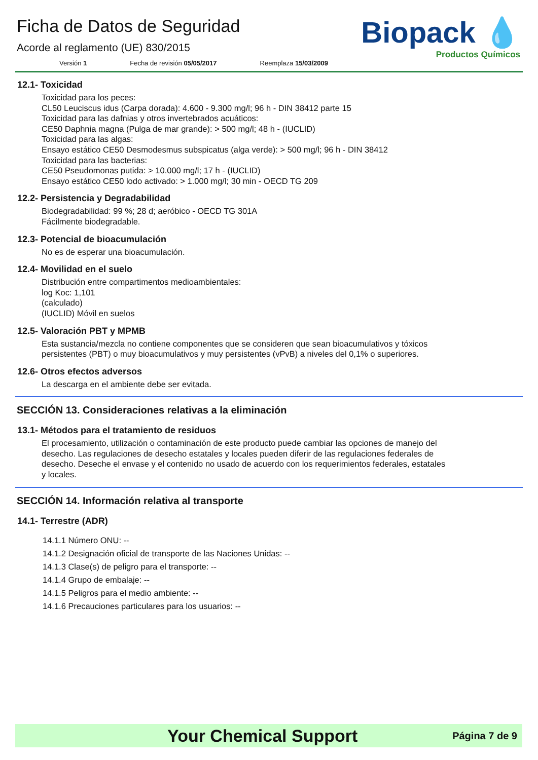Ficha de Datos de Seguridad
Acorde al reglamento (UE) 830/2015
Versión 1 Fecha de revisión 05/05/2017 Reemplaza 15/03/2009
Biopack 💧
Productos Químicos
12.1- Toxicidad
Toxicidad para los peces:
CL50 Leuciscus idus (Carpa dorada): 4.600 - 9.300 mg/l; 96 h - DIN 38412 parte 15
Toxicidad para las dafnias y otros invertebrados acuáticos:
CE50 Daphnia magna (Pulga de mar grande): > 500 mg/l; 48 h - (IUCLID)
Toxicidad para las algas:
Ensayo estático CE50 Desmodesmus subspicatus (alga verde): > 500 mg/l; 96 h - DIN 38412
Toxicidad para las bacterias:
CE50 Pseudomonas putida: > 10.000 mg/l; 17 h - (IUCLID)
Ensayo estático CE50 lodo activado: > 1.000 mg/l; 30 min - OECD TG 209
12.2- Persistencia y Degradabilidad
Biodegradabilidad: 99 %; 28 d; aeróbico - OECD TG 301A
Fácilmente biodegradable.
12.3- Potencial de bioacumulación
No es de esperar una bioacumulación.
12.4- Movilidad en el suelo
Distribución entre compartimentos medioambientales:
log Koc: 1,101
(calculado)
(IUCLID) Móvil en suelos
12.5- Valoración PBT y MPMB
Esta sustancia/mezcla no contiene componentes que se consideren que sean bioacumulativos y tóxicos persistentes (PBT) o muy bioacumulativos y muy persistentes (vPvB) a niveles del 0,1% o superiores.
12.6- Otros efectos adversos
La descarga en el ambiente debe ser evitada.
SECCIÓN 13. Consideraciones relativas a la eliminación
13.1- Métodos para el tratamiento de residuos
El procesamiento, utilización o contaminación de este producto puede cambiar las opciones de manejo del desecho. Las regulaciones de desecho estatales y locales pueden diferir de las regulaciones federales de desecho. Deseche el envase y el contenido no usado de acuerdo con los requerimientos federales, estatales y locales.
SECCIÓN 14. Información relativa al transporte
14.1- Terrestre (ADR)
14.1.1 Número ONU: --
14.1.2 Designación oficial de transporte de las Naciones Unidas: --
14.1.3 Clase(s) de peligro para el transporte: --
14.1.4 Grupo de embalaje: --
14.1.5 Peligros para el medio ambiente: --
14.1.6 Precauciones particulares para los usuarios: --
Your Chemical Support Página 7 de 9